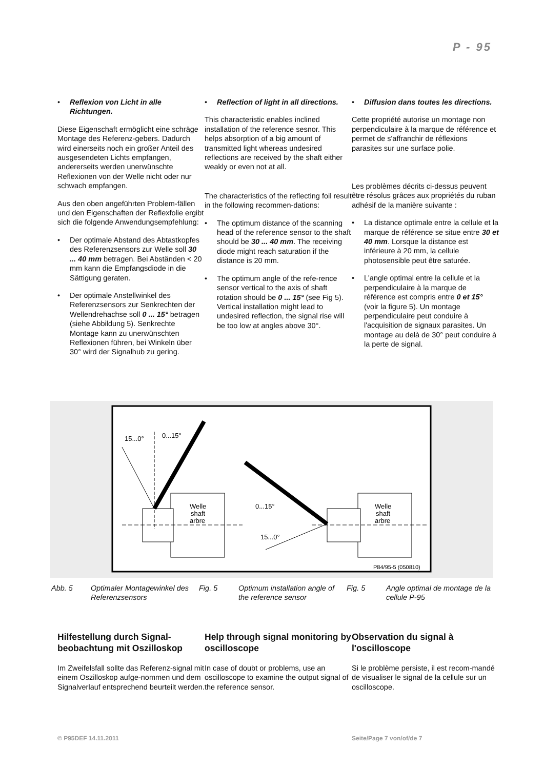P - 95
• Reflexion von Licht in alle Richtungen.
Diese Eigenschaft ermöglicht eine schräge Montage des Referenz-gebers. Dadurch wird einerseits noch ein großer Anteil des ausgesendeten Lichts empfangen, andererseits werden unerwünschte Reflexionen von der Welle nicht oder nur schwach empfangen.
Aus den oben angeführten Problem-fällen und den Eigenschaften der Reflexfolie ergibt sich die folgende Anwendungsempfehlung:
• Der optimale Abstand des Abtastkopfes des Referenzsensors zur Welle soll 30 ... 40 mm betragen. Bei Abständen < 20 mm kann die Empfangsdiode in die Sättigung geraten.
• Der optimale Anstellwinkel des Referenzsensors zur Senkrechten der Wellendrehachse soll 0 ... 15° betragen (siehe Abbildung 5). Senkrechte Montage kann zu unerwünschten Reflexionen führen, bei Winkeln über 30° wird der Signalhub zu gering.
• Reflection of light in all directions.
This characteristic enables inclined installation of the reference sesnor. This helps absorption of a big amount of transmitted light whereas undesired reflections are received by the shaft either weakly or even not at all.
The characteristics of the reflecting foil result in the following recommen-dations:
• The optimum distance of the scanning head of the reference sensor to the shaft should be 30 ... 40 mm. The receiving diode might reach saturation if the distance is 20 mm.
• The optimum angle of the refe-rence sensor vertical to the axis of shaft rotation should be 0 ... 15° (see Fig 5). Vertical installation might lead to undesired reflection, the signal rise will be too low at angles above 30°.
• Diffusion dans toutes les directions.
Cette propriété autorise un montage non perpendiculaire à la marque de référence et permet de s'affranchir de réflexions parasites sur une surface polie.
Les problèmes décrits ci-dessus peuvent être résolus grâces aux propriétés du ruban adhésif de la manière suivante :
• La distance optimale entre la cellule et la marque de référence se situe entre 30 et 40 mm. Lorsque la distance est inférieure à 20 mm, la cellule photosensible peut être saturée.
• L'angle optimal entre la cellule et la perpendiculaire à la marque de référence est compris entre 0 et 15° (voir la figure 5). Un montage perpendiculaire peut conduire à l'acquisition de signaux parasites. Un montage au delà de 30° peut conduire à la perte de signal.
15...0°
0...15°
Welle
shaft
arbre
Welle
shaft
arbre
0...15°
15...0°
P84/95-5 (050810)
Abb. 5 Optimaler Montagewinkel des Referenzsensors
Fig. 5 Optimum installation angle of the reference sensor
Fig. 5 Angle optimal de montage de la cellule P-95
Hilfestellung durch Signal-beobachtung mit Oszilloskop
Im Zweifelsfall sollte das Referenz-signal mit einem Oszilloskop aufge-nommen und dem Signalverlauf entsprechend beurteilt werden.
Help through signal monitoring by oscilloscope
In case of doubt or problems, use an oscilloscope to examine the output signal of the reference sensor.
Observation du signal à l'oscilloscope
Si le problème persiste, il est recom-mandé de visualiser le signal de la cellule sur un oscilloscope.
© P95DEF 14.11.2011 Seite/Page 7 von/of/de 7